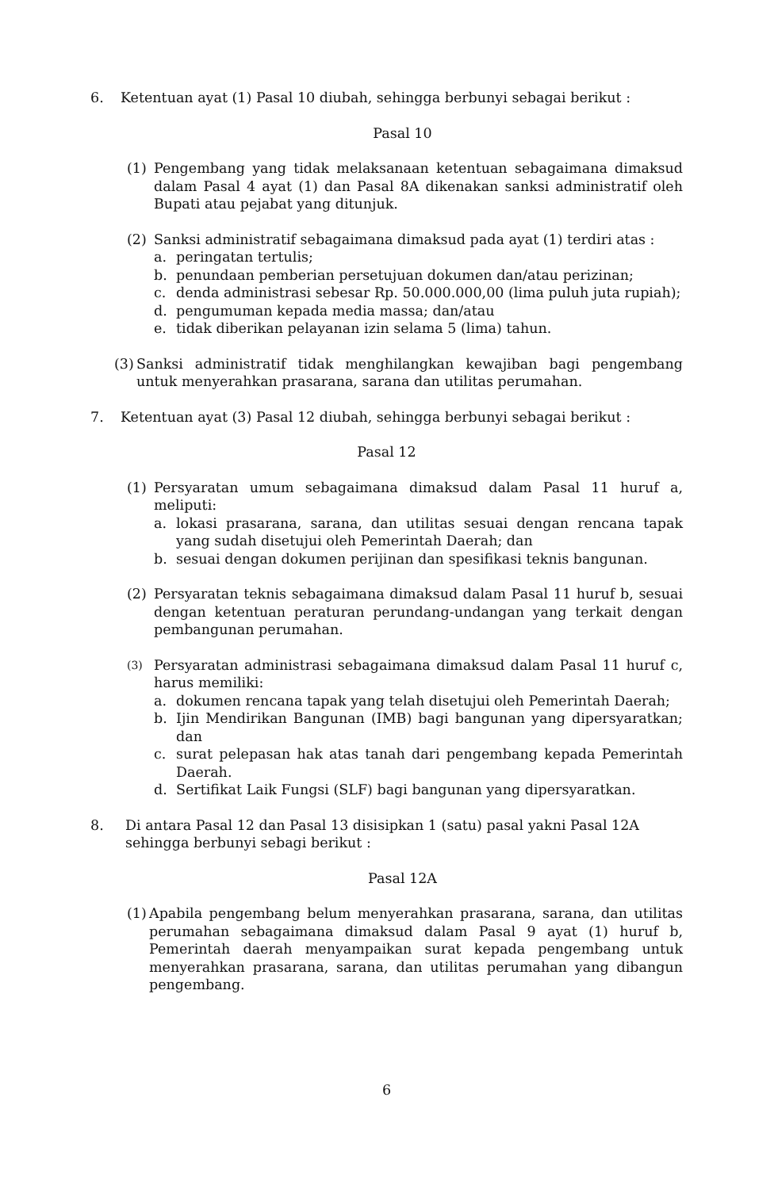6. Ketentuan ayat (1) Pasal 10 diubah, sehingga berbunyi sebagai berikut :
Pasal 10
(1) Pengembang yang tidak melaksanaan ketentuan sebagaimana dimaksud dalam Pasal 4 ayat (1) dan Pasal 8A dikenakan sanksi administratif oleh Bupati atau pejabat yang ditunjuk.
(2) Sanksi administratif sebagaimana dimaksud pada ayat (1) terdiri atas :
a. peringatan tertulis;
b. penundaan pemberian persetujuan dokumen dan/atau perizinan;
c. denda administrasi sebesar Rp. 50.000.000,00 (lima puluh juta rupiah);
d. pengumuman kepada media massa; dan/atau
e. tidak diberikan pelayanan izin selama 5 (lima) tahun.
(3)
Sanksi administratif tidak menghilangkan kewajiban bagi pengembang untuk menyerahkan prasarana, sarana dan utilitas perumahan.
7. Ketentuan ayat (3) Pasal 12 diubah, sehingga berbunyi sebagai berikut :
Pasal 12
(1) Persyaratan umum sebagaimana dimaksud dalam Pasal 11 huruf a, meliputi:
a. lokasi prasarana, sarana, dan utilitas sesuai dengan rencana tapak yang sudah disetujui oleh Pemerintah Daerah; dan
b. sesuai dengan dokumen perijinan dan spesifikasi teknis bangunan.
(2) Persyaratan teknis sebagaimana dimaksud dalam Pasal 11 huruf b, sesuai dengan ketentuan peraturan perundang-undangan yang terkait dengan pembangunan perumahan.
(3)
Persyaratan administrasi sebagaimana dimaksud dalam Pasal 11 huruf c, harus memiliki:
a. dokumen rencana tapak yang telah disetujui oleh Pemerintah Daerah;
b. Ijin Mendirikan Bangunan (IMB) bagi bangunan yang dipersyaratkan; dan
c. surat pelepasan hak atas tanah dari pengembang kepada Pemerintah Daerah.
d. Sertifikat Laik Fungsi (SLF) bagi bangunan yang dipersyaratkan.
8. Di antara Pasal 12 dan Pasal 13 disisipkan 1 (satu) pasal yakni Pasal 12A sehingga berbunyi sebagi berikut :
Pasal 12A
(1)
Apabila pengembang belum menyerahkan prasarana, sarana, dan utilitas perumahan sebagaimana dimaksud dalam Pasal 9 ayat (1) huruf b, Pemerintah daerah menyampaikan surat kepada pengembang untuk menyerahkan prasarana, sarana, dan utilitas perumahan yang dibangun pengembang.
6